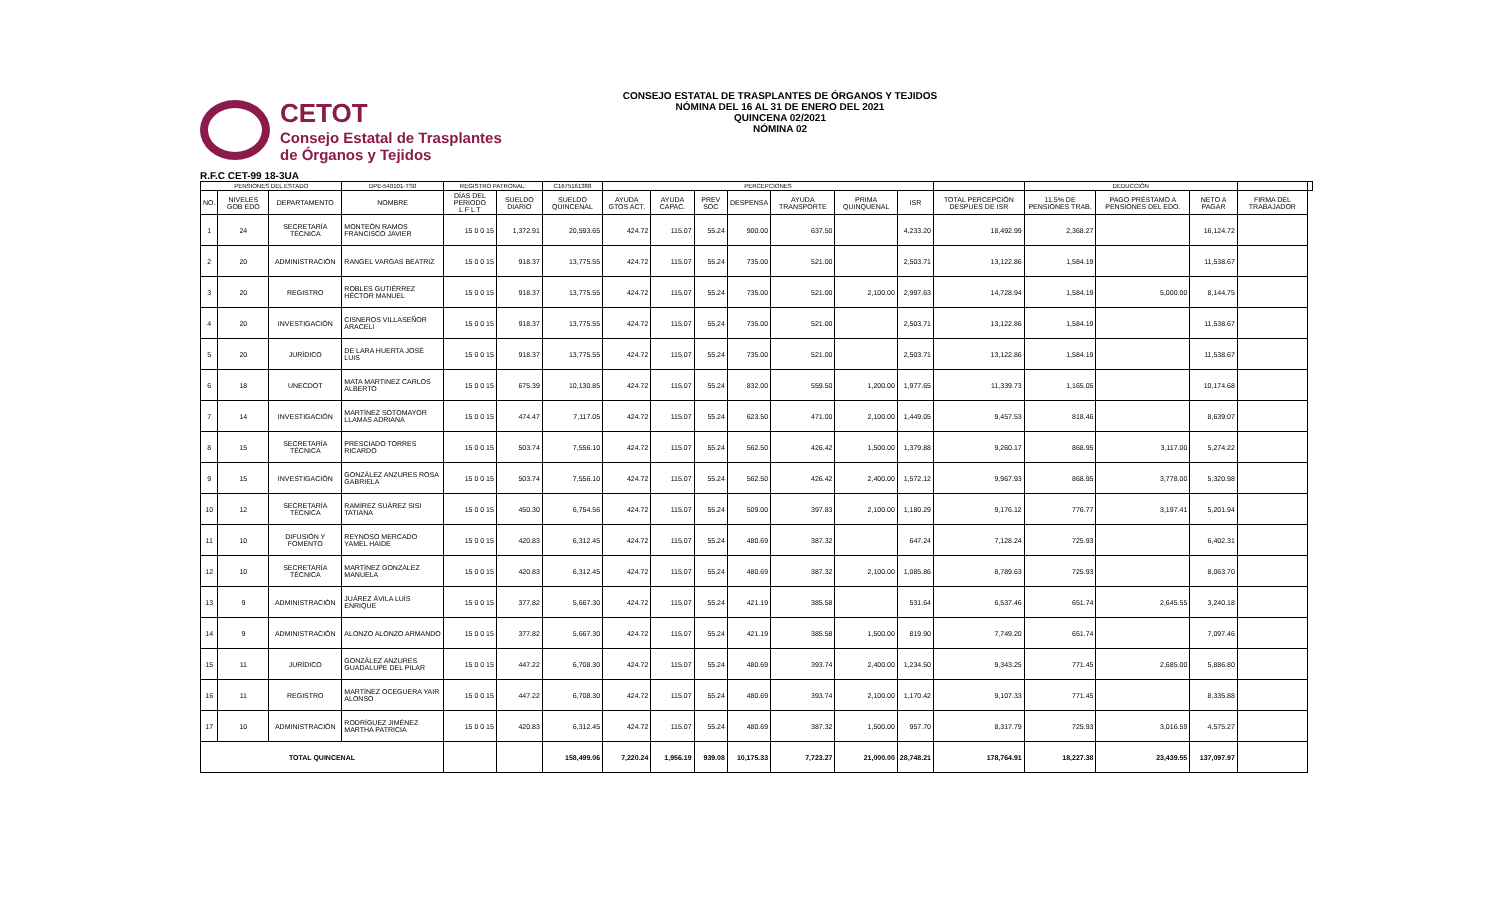CETOT
Consejo Estatal de Trasplantes
de Órganos y Tejidos
CONSEJO ESTATAL DE TRASPLANTES DE ÓRGANOS Y TEJIDOS
NÓMINA DEL 16 AL 31 DE ENERO DEL 2021
QUINCENA 02/2021
NÓMINA 02
R.F.C CET-99 18-3UA
| PENSIONES DEL ESTADO | | | DPE-540101-TS0 | REGISTRO PATRONAL: | | C1675161388 | PERCEPCIONES | | | | | | | | DEDUCCIÓN | | | | |
| --- | --- | --- | --- | --- | --- | --- | --- | --- | --- | --- | --- | --- | --- | --- | --- | --- | --- | --- | --- |
| NO. | NIVELES GOB EDO | DEPARTAMENTO | NOMBRE | DÍAS DEL PERIODO L F L T | SUELDO DIARIO | SUELDO QUINCENAL | AYUDA GTOS ACT. | AYUDA CAPAC. | PREV SOC | DESPENSA | AYUDA TRANSPORTE | PRIMA QUINQUENAL | ISR | TOTAL PERCEPCIÓN DESPUES DE ISR | 11.5% DE PENSIONES TRAB. | PAGO PRÉSTAMO A PENSIONES DEL EDO. | NETO A PAGAR | FIRMA DEL TRABAJADOR | |
| 1 | 24 | SECRETARÍA TÉCNICA | MONTEÓN RAMOS FRANCISCO JAVIER | 15 0 0 15 | 1,372.91 | 20,593.65 | 424.72 | 115.07 | 55.24 | 900.00 | 637.50 | | 4,233.20 | 18,492.99 | 2,368.27 | | 16,124.72 | | |
| 2 | 20 | ADMINISTRACIÓN | RANGEL VARGAS BEATRIZ | 15 0 0 15 | 918.37 | 13,775.55 | 424.72 | 115.07 | 55.24 | 735.00 | 521.00 | | 2,503.71 | 13,122.86 | 1,584.19 | | 11,538.67 | | |
| 3 | 20 | REGISTRO | ROBLES GUTIÉRREZ HÉCTOR MANUEL | 15 0 0 15 | 918.37 | 13,775.55 | 424.72 | 115.07 | 55.24 | 735.00 | 521.00 | 2,100.00 | 2,997.63 | 14,728.94 | 1,584.19 | 5,000.00 | 8,144.75 | | |
| 4 | 20 | INVESTIGACIÓN | CISNEROS VILLASEÑOR ARACELI | 15 0 0 15 | 918.37 | 13,775.55 | 424.72 | 115.07 | 55.24 | 735.00 | 521.00 | | 2,503.71 | 13,122.86 | 1,584.19 | | 11,538.67 | | |
| 5 | 20 | JURÍDICO | DE LARA HUERTA JOSÉ LUIS | 15 0 0 15 | 918.37 | 13,775.55 | 424.72 | 115.07 | 55.24 | 735.00 | 521.00 | | 2,503.71 | 13,122.86 | 1,584.19 | | 11,538.67 | | |
| 6 | 18 | UNECDOT | MATA MARTINEZ CARLOS ALBERTO | 15 0 0 15 | 675.39 | 10,130.85 | 424.72 | 115.07 | 55.24 | 832.00 | 559.50 | 1,200.00 | 1,977.65 | 11,339.73 | 1,165.05 | | 10,174.68 | | |
| 7 | 14 | INVESTIGACIÓN | MARTÍNEZ SOTOMAYOR LLAMAS ADRIANA | 15 0 0 15 | 474.47 | 7,117.05 | 424.72 | 115.07 | 55.24 | 623.50 | 471.00 | 2,100.00 | 1,449.05 | 9,457.53 | 818.46 | | 8,639.07 | | |
| 8 | 15 | SECRETARÍA TÉCNICA | PRESCIADO TORRES RICARDO | 15 0 0 15 | 503.74 | 7,556.10 | 424.72 | 115.07 | 55.24 | 562.50 | 426.42 | 1,500.00 | 1,379.88 | 9,260.17 | 868.95 | 3,117.00 | 5,274.22 | | |
| 9 | 15 | INVESTIGACIÓN | GONZÁLEZ ANZURES ROSA GABRIELA | 15 0 0 15 | 503.74 | 7,556.10 | 424.72 | 115.07 | 55.24 | 562.50 | 426.42 | 2,400.00 | 1,572.12 | 9,967.93 | 868.95 | 3,778.00 | 5,320.98 | | |
| 10 | 12 | SECRETARÍA TÉCNICA | RAMÍREZ SUÁREZ SISI TATIANA | 15 0 0 15 | 450.30 | 6,754.56 | 424.72 | 115.07 | 55.24 | 509.00 | 397.83 | 2,100.00 | 1,180.29 | 9,176.12 | 776.77 | 3,197.41 | 5,201.94 | | |
| 11 | 10 | DIFUSIÓN Y FOMENTO | REYNOSO MERCADO YAMEL HAIDE | 15 0 0 15 | 420.83 | 6,312.45 | 424.72 | 115.07 | 55.24 | 480.69 | 387.32 | | 647.24 | 7,128.24 | 725.93 | | 6,402.31 | | |
| 12 | 10 | SECRETARÍA TÉCNICA | MARTÍNEZ GONZÁLEZ MANUELA | 15 0 0 15 | 420.83 | 6,312.45 | 424.72 | 115.07 | 55.24 | 480.69 | 387.32 | 2,100.00 | 1,085.86 | 8,789.63 | 725.93 | | 8,063.70 | | |
| 13 | 9 | ADMINISTRACIÓN | JUÁREZ ÁVILA LUÍS ENRIQUE | 15 0 0 15 | 377.82 | 5,667.30 | 424.72 | 115.07 | 55.24 | 421.19 | 385.58 | | 531.64 | 6,537.46 | 651.74 | 2,645.55 | 3,240.18 | | |
| 14 | 9 | ADMINISTRACIÓN | ALONZO ALONZO ARMANDO | 15 0 0 15 | 377.82 | 5,667.30 | 424.72 | 115.07 | 55.24 | 421.19 | 385.58 | 1,500.00 | 819.90 | 7,749.20 | 651.74 | | 7,097.46 | | |
| 15 | 11 | JURÍDICO | GONZÁLEZ ANZURES GUADALUPE DEL PILAR | 15 0 0 15 | 447.22 | 6,708.30 | 424.72 | 115.07 | 55.24 | 480.69 | 393.74 | 2,400.00 | 1,234.50 | 9,343.25 | 771.45 | 2,685.00 | 5,886.80 | | |
| 16 | 11 | REGISTRO | MARTÍNEZ OCEGUERA YAIR ALONSO | 15 0 0 15 | 447.22 | 6,708.30 | 424.72 | 115.07 | 55.24 | 480.69 | 393.74 | 2,100.00 | 1,170.42 | 9,107.33 | 771.45 | | 8,335.88 | | |
| 17 | 10 | ADMINISTRACIÓN | RODRÍGUEZ JIMÉNEZ MARTHA PATRICIA | 15 0 0 15 | 420.83 | 6,312.45 | 424.72 | 115.07 | 55.24 | 480.69 | 387.32 | 1,500.00 | 957.70 | 8,317.79 | 725.93 | 3,016.59 | 4,575.27 | | |
| TOTAL QUINCENAL | | | | | | 158,499.06 | 7,220.24 | 1,956.19 | 939.08 | 10,175.33 | 7,723.27 | 21,000.00 | 28,748.21 | 178,764.91 | 18,227.38 | 23,439.55 | 137,097.97 | | |